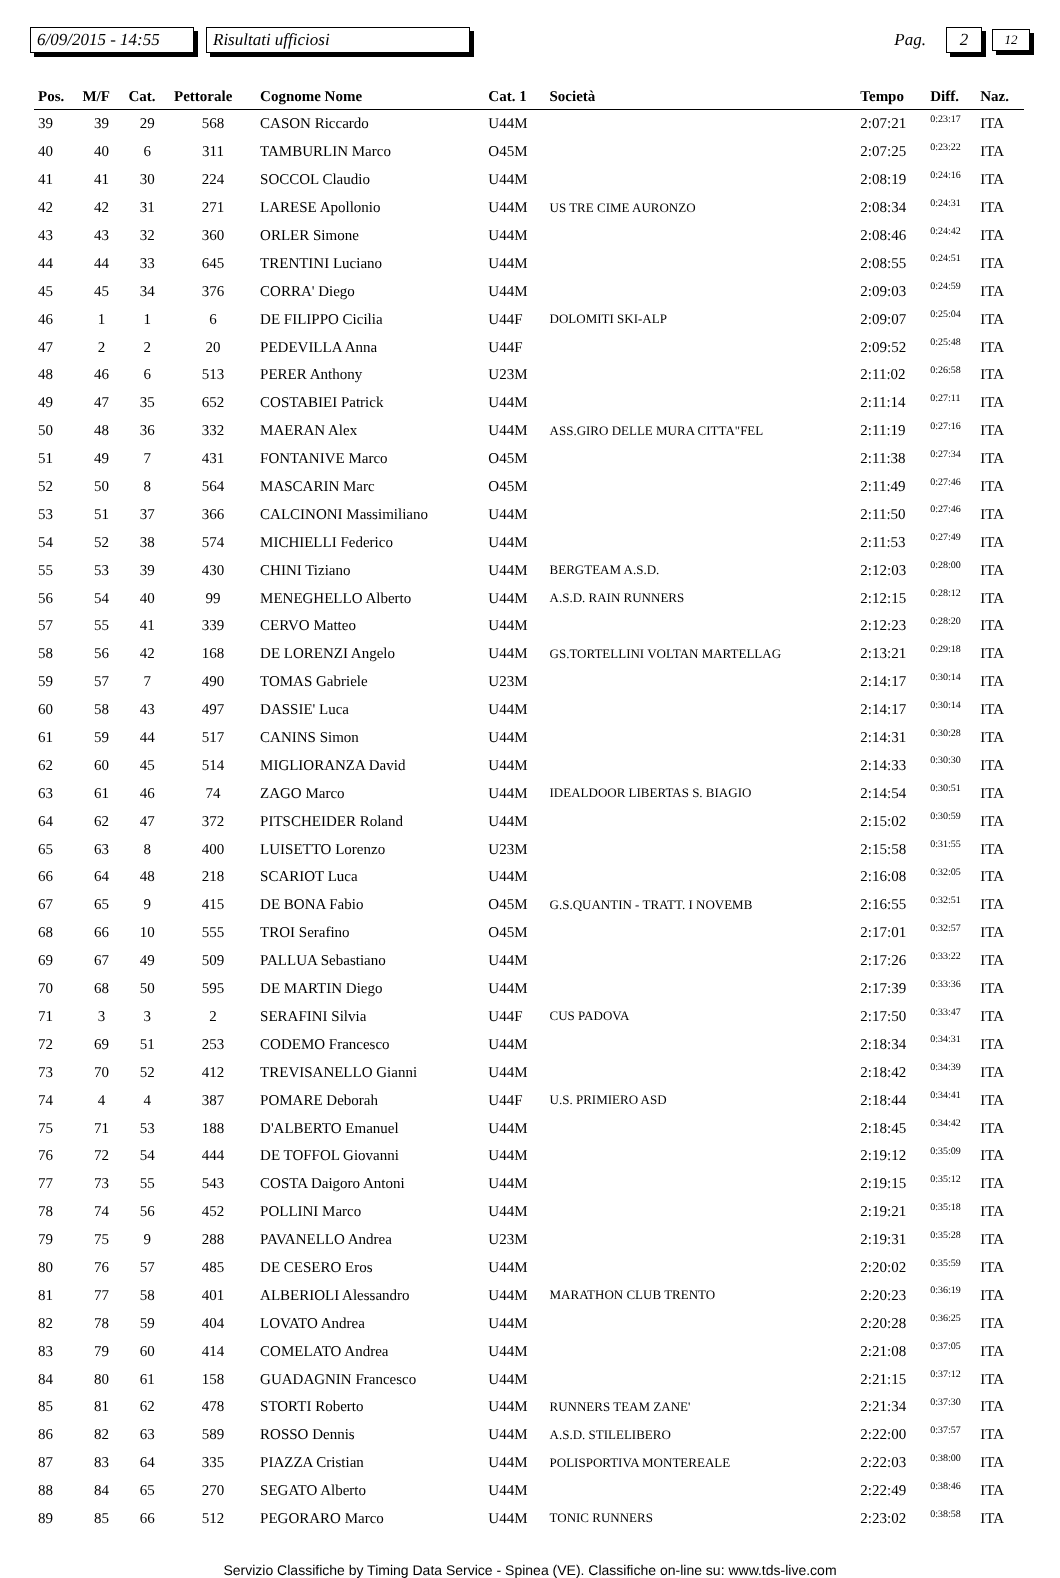6/09/2015 - 14:55 Risultati ufficiosi Pag. 2 12
| Pos. | M/F | Cat. | Pettorale | Cognome Nome | Cat. 1 | Società | Tempo | Diff. | Naz. |
| --- | --- | --- | --- | --- | --- | --- | --- | --- | --- |
| 39 | 39 | 29 | 568 | CASON Riccardo | U44M | | 2:07:21 | 0:23:17 | ITA |
| 40 | 40 | 6 | 311 | TAMBURLIN Marco | O45M | | 2:07:25 | 0:23:22 | ITA |
| 41 | 41 | 30 | 224 | SOCCOL Claudio | U44M | | 2:08:19 | 0:24:16 | ITA |
| 42 | 42 | 31 | 271 | LARESE Apollonio | U44M | US TRE CIME AURONZO | 2:08:34 | 0:24:31 | ITA |
| 43 | 43 | 32 | 360 | ORLER Simone | U44M | | 2:08:46 | 0:24:42 | ITA |
| 44 | 44 | 33 | 645 | TRENTINI Luciano | U44M | | 2:08:55 | 0:24:51 | ITA |
| 45 | 45 | 34 | 376 | CORRA' Diego | U44M | | 2:09:03 | 0:24:59 | ITA |
| 46 | 1 | 1 | 6 | DE FILIPPO Cicilia | U44F | DOLOMITI SKI-ALP | 2:09:07 | 0:25:04 | ITA |
| 47 | 2 | 2 | 20 | PEDEVILLA Anna | U44F | | 2:09:52 | 0:25:48 | ITA |
| 48 | 46 | 6 | 513 | PERER Anthony | U23M | | 2:11:02 | 0:26:58 | ITA |
| 49 | 47 | 35 | 652 | COSTABIEI Patrick | U44M | | 2:11:14 | 0:27:11 | ITA |
| 50 | 48 | 36 | 332 | MAERAN Alex | U44M | ASS.GIRO DELLE MURA CITTA"FEL | 2:11:19 | 0:27:16 | ITA |
| 51 | 49 | 7 | 431 | FONTANIVE Marco | O45M | | 2:11:38 | 0:27:34 | ITA |
| 52 | 50 | 8 | 564 | MASCARIN Marc | O45M | | 2:11:49 | 0:27:46 | ITA |
| 53 | 51 | 37 | 366 | CALCINONI Massimiliano | U44M | | 2:11:50 | 0:27:46 | ITA |
| 54 | 52 | 38 | 574 | MICHIELLI Federico | U44M | | 2:11:53 | 0:27:49 | ITA |
| 55 | 53 | 39 | 430 | CHINI Tiziano | U44M | BERGTEAM A.S.D. | 2:12:03 | 0:28:00 | ITA |
| 56 | 54 | 40 | 99 | MENEGHELLO Alberto | U44M | A.S.D. RAIN RUNNERS | 2:12:15 | 0:28:12 | ITA |
| 57 | 55 | 41 | 339 | CERVO Matteo | U44M | | 2:12:23 | 0:28:20 | ITA |
| 58 | 56 | 42 | 168 | DE LORENZI Angelo | U44M | GS.TORTELLINI VOLTAN MARTELLAG | 2:13:21 | 0:29:18 | ITA |
| 59 | 57 | 7 | 490 | TOMAS Gabriele | U23M | | 2:14:17 | 0:30:14 | ITA |
| 60 | 58 | 43 | 497 | DASSIE' Luca | U44M | | 2:14:17 | 0:30:14 | ITA |
| 61 | 59 | 44 | 517 | CANINS Simon | U44M | | 2:14:31 | 0:30:28 | ITA |
| 62 | 60 | 45 | 514 | MIGLIORANZA David | U44M | | 2:14:33 | 0:30:30 | ITA |
| 63 | 61 | 46 | 74 | ZAGO Marco | U44M | IDEALDOOR LIBERTAS S. BIAGIO | 2:14:54 | 0:30:51 | ITA |
| 64 | 62 | 47 | 372 | PITSCHEIDER Roland | U44M | | 2:15:02 | 0:30:59 | ITA |
| 65 | 63 | 8 | 400 | LUISETTO Lorenzo | U23M | | 2:15:58 | 0:31:55 | ITA |
| 66 | 64 | 48 | 218 | SCARIOT Luca | U44M | | 2:16:08 | 0:32:05 | ITA |
| 67 | 65 | 9 | 415 | DE BONA Fabio | O45M | G.S.QUANTIN - TRATT. I NOVEMB | 2:16:55 | 0:32:51 | ITA |
| 68 | 66 | 10 | 555 | TROI Serafino | O45M | | 2:17:01 | 0:32:57 | ITA |
| 69 | 67 | 49 | 509 | PALLUA Sebastiano | U44M | | 2:17:26 | 0:33:22 | ITA |
| 70 | 68 | 50 | 595 | DE MARTIN Diego | U44M | | 2:17:39 | 0:33:36 | ITA |
| 71 | 3 | 3 | 2 | SERAFINI Silvia | U44F | CUS PADOVA | 2:17:50 | 0:33:47 | ITA |
| 72 | 69 | 51 | 253 | CODEMO Francesco | U44M | | 2:18:34 | 0:34:31 | ITA |
| 73 | 70 | 52 | 412 | TREVISANELLO Gianni | U44M | | 2:18:42 | 0:34:39 | ITA |
| 74 | 4 | 4 | 387 | POMARE Deborah | U44F | U.S. PRIMIERO ASD | 2:18:44 | 0:34:41 | ITA |
| 75 | 71 | 53 | 188 | D'ALBERTO Emanuel | U44M | | 2:18:45 | 0:34:42 | ITA |
| 76 | 72 | 54 | 444 | DE TOFFOL Giovanni | U44M | | 2:19:12 | 0:35:09 | ITA |
| 77 | 73 | 55 | 543 | COSTA Daigoro Antoni | U44M | | 2:19:15 | 0:35:12 | ITA |
| 78 | 74 | 56 | 452 | POLLINI Marco | U44M | | 2:19:21 | 0:35:18 | ITA |
| 79 | 75 | 9 | 288 | PAVANELLO Andrea | U23M | | 2:19:31 | 0:35:28 | ITA |
| 80 | 76 | 57 | 485 | DE CESERO Eros | U44M | | 2:20:02 | 0:35:59 | ITA |
| 81 | 77 | 58 | 401 | ALBERIOLI Alessandro | U44M | MARATHON CLUB TRENTO | 2:20:23 | 0:36:19 | ITA |
| 82 | 78 | 59 | 404 | LOVATO Andrea | U44M | | 2:20:28 | 0:36:25 | ITA |
| 83 | 79 | 60 | 414 | COMELATO Andrea | U44M | | 2:21:08 | 0:37:05 | ITA |
| 84 | 80 | 61 | 158 | GUADAGNIN Francesco | U44M | | 2:21:15 | 0:37:12 | ITA |
| 85 | 81 | 62 | 478 | STORTI Roberto | U44M | RUNNERS TEAM ZANE' | 2:21:34 | 0:37:30 | ITA |
| 86 | 82 | 63 | 589 | ROSSO Dennis | U44M | A.S.D. STILELIBERO | 2:22:00 | 0:37:57 | ITA |
| 87 | 83 | 64 | 335 | PIAZZA Cristian | U44M | POLISPORTIVA MONTEREALE | 2:22:03 | 0:38:00 | ITA |
| 88 | 84 | 65 | 270 | SEGATO Alberto | U44M | | 2:22:49 | 0:38:46 | ITA |
| 89 | 85 | 66 | 512 | PEGORARO Marco | U44M | TONIC RUNNERS | 2:23:02 | 0:38:58 | ITA |
Servizio Classifiche by Timing Data Service - Spinea (VE). Classifiche on-line su: www.tds-live.com